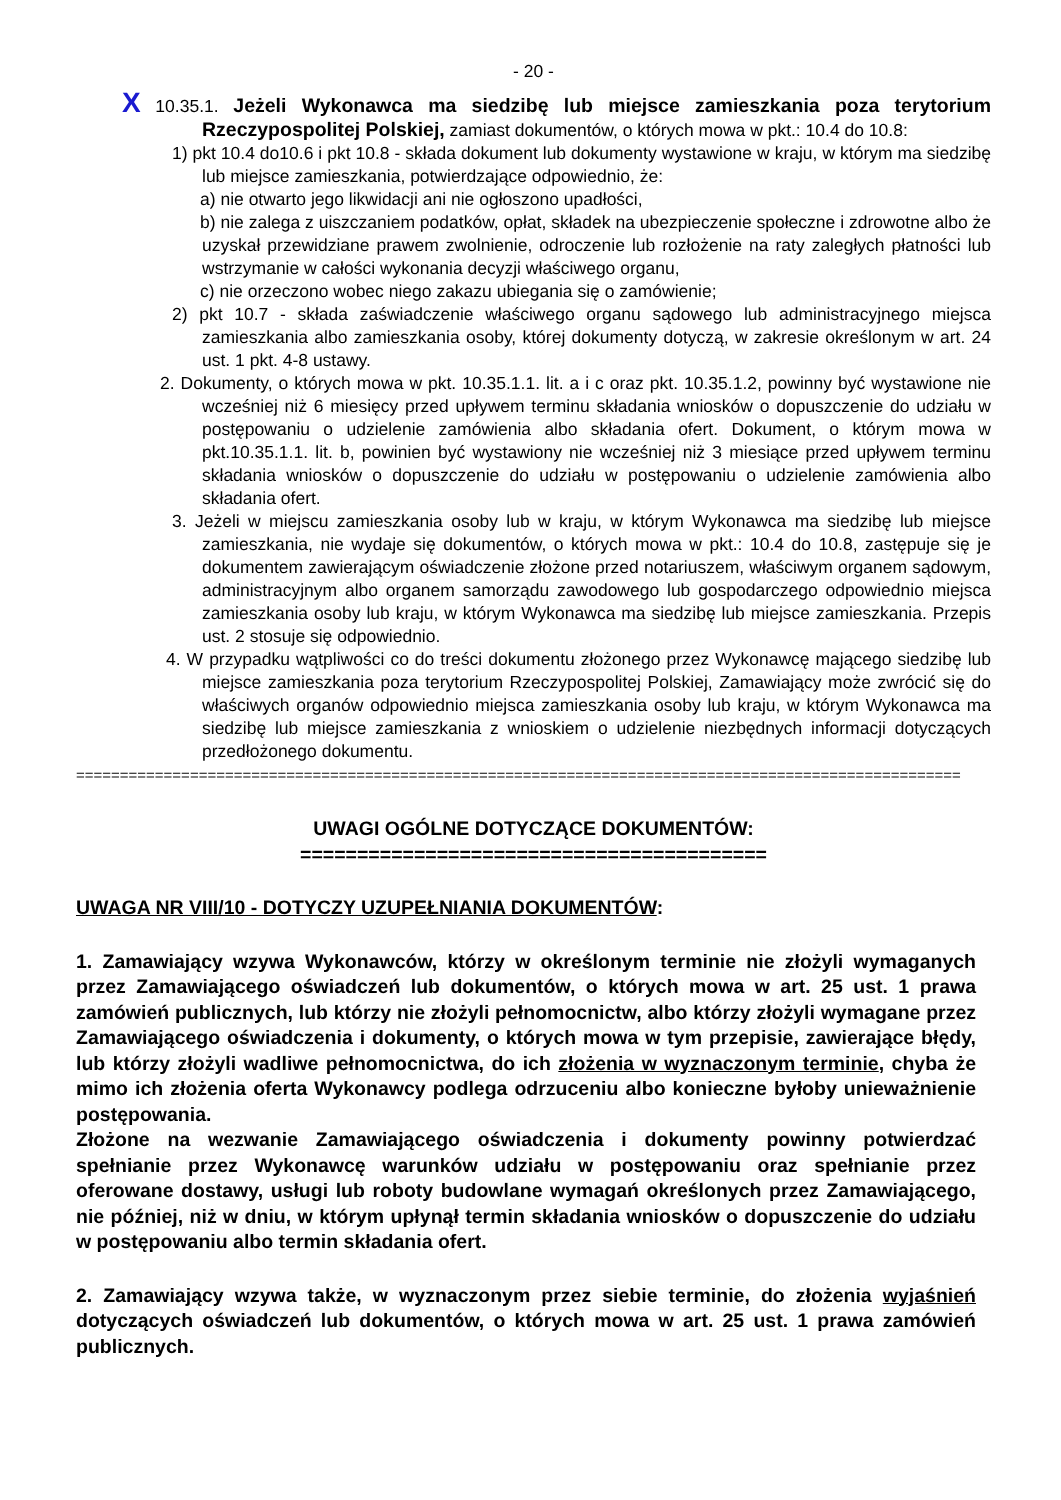- 20 -
X 10.35.1. Jeżeli Wykonawca ma siedzibę lub miejsce zamieszkania poza terytorium Rzeczypospolitej Polskiej, zamiast dokumentów, o których mowa w pkt.: 10.4 do 10.8:
1) pkt 10.4 do10.6 i pkt 10.8 - składa dokument lub dokumenty wystawione w kraju, w którym ma siedzibę lub miejsce zamieszkania, potwierdzające odpowiednio, że:
a) nie otwarto jego likwidacji ani nie ogłoszono upadłości,
b) nie zalega z uiszczaniem podatków, opłat, składek na ubezpieczenie społeczne i zdrowotne albo że uzyskał przewidziane prawem zwolnienie, odroczenie lub rozłożenie na raty zaległych płatności lub wstrzymanie w całości wykonania decyzji właściwego organu,
c) nie orzeczono wobec niego zakazu ubiegania się o zamówienie;
2) pkt 10.7 - składa zaświadczenie właściwego organu sądowego lub administracyjnego miejsca zamieszkania albo zamieszkania osoby, której dokumenty dotyczą, w zakresie określonym w art. 24 ust. 1 pkt. 4-8 ustawy.
2. Dokumenty, o których mowa w pkt. 10.35.1.1. lit. a i c oraz pkt. 10.35.1.2, powinny być wystawione nie wcześniej niż 6 miesięcy przed upływem terminu składania wniosków o dopuszczenie do udziału w postępowaniu o udzielenie zamówienia albo składania ofert. Dokument, o którym mowa w pkt.10.35.1.1. lit. b, powinien być wystawiony nie wcześniej niż 3 miesiące przed upływem terminu składania wniosków o dopuszczenie do udziału w postępowaniu o udzielenie zamówienia albo składania ofert.
3. Jeżeli w miejscu zamieszkania osoby lub w kraju, w którym Wykonawca ma siedzibę lub miejsce zamieszkania, nie wydaje się dokumentów, o których mowa w pkt.: 10.4 do 10.8, zastępuje się je dokumentem zawierającym oświadczenie złożone przed notariuszem, właściwym organem sądowym, administracyjnym albo organem samorządu zawodowego lub gospodarczego odpowiednio miejsca zamieszkania osoby lub kraju, w którym Wykonawca ma siedzibę lub miejsce zamieszkania. Przepis ust. 2 stosuje się odpowiednio.
4. W przypadku wątpliwości co do treści dokumentu złożonego przez Wykonawcę mającego siedzibę lub miejsce zamieszkania poza terytorium Rzeczypospolitej Polskiej, Zamawiający może zwrócić się do właściwych organów odpowiednio miejsca zamieszkania osoby lub kraju, w którym Wykonawca ma siedzibę lub miejsce zamieszkania z wnioskiem o udzielenie niezbędnych informacji dotyczących przedłożonego dokumentu.
=====================================================================================================
UWAGI OGÓLNE DOTYCZĄCE DOKUMENTÓW:
=========================================
UWAGA NR VIII/10 - DOTYCZY UZUPEŁNIANIA DOKUMENTÓW:
1. Zamawiający wzywa Wykonawców, którzy w określonym terminie nie złożyli wymaganych przez Zamawiającego oświadczeń lub dokumentów, o których mowa w art. 25 ust. 1 prawa zamówień publicznych, lub którzy nie złożyli pełnomocnictw, albo którzy złożyli wymagane przez Zamawiającego oświadczenia i dokumenty, o których mowa w tym przepisie, zawierające błędy, lub którzy złożyli wadliwe pełnomocnictwa, do ich złożenia w wyznaczonym terminie, chyba że mimo ich złożenia oferta Wykonawcy podlega odrzuceniu albo konieczne byłoby unieważnienie postępowania.
Złożone na wezwanie Zamawiającego oświadczenia i dokumenty powinny potwierdzać spełnianie przez Wykonawcę warunków udziału w postępowaniu oraz spełnianie przez oferowane dostawy, usługi lub roboty budowlane wymagań określonych przez Zamawiającego, nie później, niż w dniu, w którym upłynął termin składania wniosków o dopuszczenie do udziału w postępowaniu albo termin składania ofert.
2. Zamawiający wzywa także, w wyznaczonym przez siebie terminie, do złożenia wyjaśnień dotyczących oświadczeń lub dokumentów, o których mowa w art. 25 ust. 1 prawa zamówień publicznych.